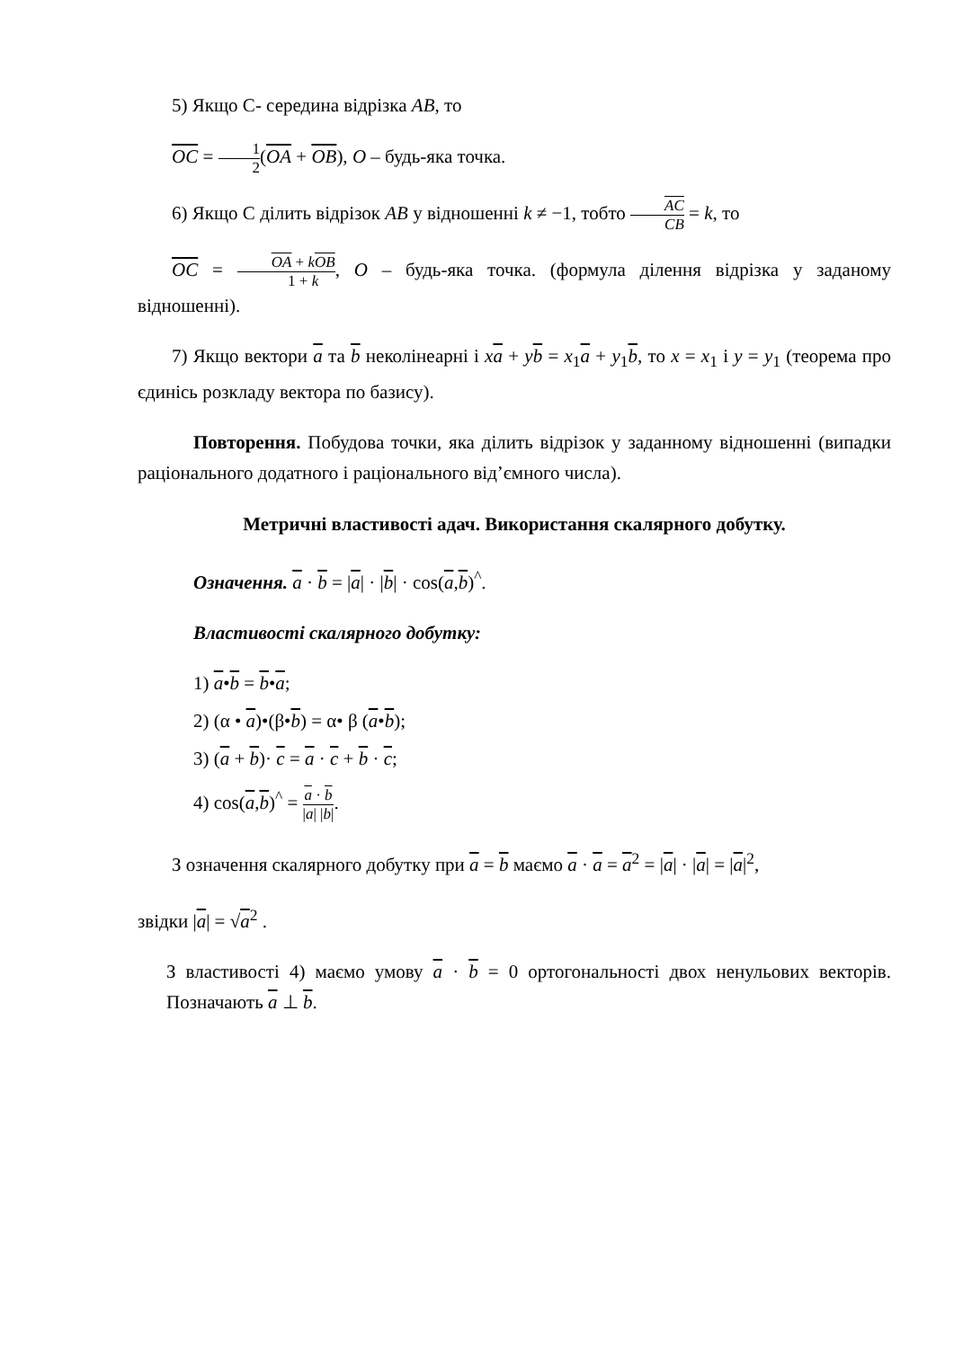5) Якщо С- середина відрізка AB, то
OC = 1 2(OA + OB), O – будь-яка точка.
6) Якщо С ділить відрізок AB у відношенні k ≠ −1, тобто AC CB = k, то
OC = OA + kOB 1 + k, O – будь-яка точка. (формула ділення відрізка у заданому відношенні).
7) Якщо вектори a та b неколінеарні і xa + yb = x<sub>1</sub>a + y<sub>1</sub>b, то x = x<sub>1</sub> і y = y<sub>1</sub> (теорема про єдинісь розкладу вектора по базису).
Повторення. Побудова точки, яка ділить відрізок у заданному відношенні (випадки раціонального додатного і раціонального від’ємного числа).
Метричні властивості адач. Використання скалярного добутку.
Означення. a · b = |a| · |b| · cos(a,b)<sup>^</sup>.
Властивості скалярного добутку:
1) a•b = b•a;
2) (α • a)•(β•b) = α• β (a•b);
3) (a + b)· c = a · c + b · c;
4) cos(a,b)<sup>^</sup> = a · b |a| |b|.
З означення скалярного добутку при a = b маємо a · a = a<sup>2</sup> = |a| · |a| = |a|<sup>2</sup>,
звідки |a| = √a<sup>2</sup> .
З властивості 4) маємо умову a · b = 0 ортогональності двох ненульових векторів. Позначають a ⊥ b.